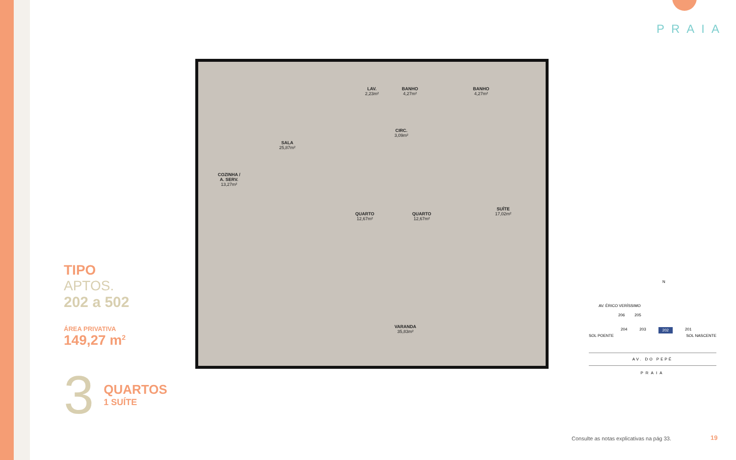PRAIA
LAV.
2,23m²
BANHO
4,27m²
BANHO
4,27m²
CIRC.
3,09m²
SALA
25,87m²
COZINHA /
A. SERV.
13,27m²
QUARTO
12,67m²
QUARTO
12,67m²
SUÍTE
17,02m²
VARANDA
35,83m²
TIPO
APTOS.
202 a 502
ÁREA PRIVATIVA
149,27 m<sup>2</sup>
3
QUARTOS
1 SUÍTE
N
AV. ÉRICO VERÍSSIMO
206 205
204 203 202 201
SOL POENTE SOL NASCENTE
AV. DO PEPÉ
PRAIA
Consulte as notas explicativas na pág 33.
19